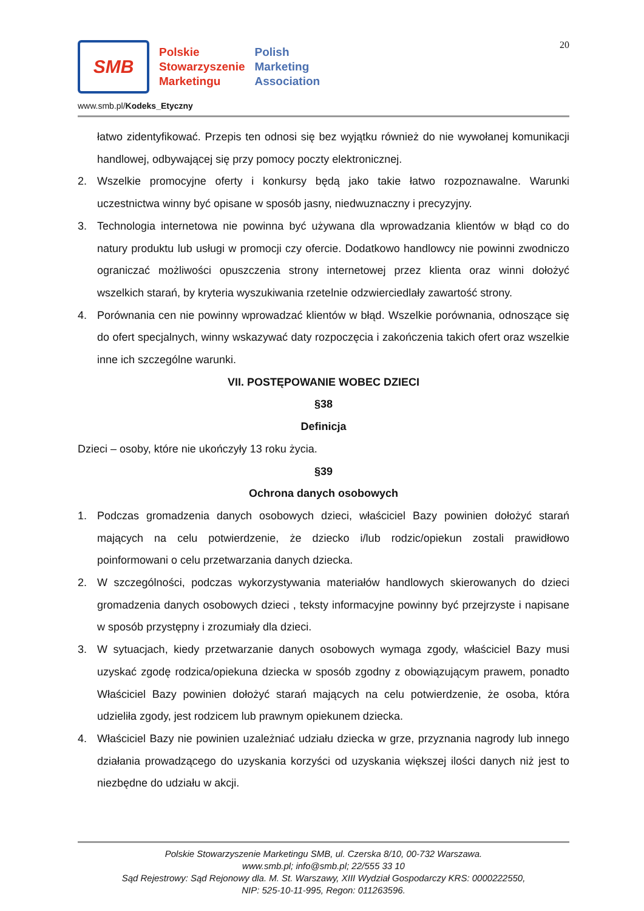20
SMB
Polskie
Stowarzyszenie
Marketingu
Polish
Marketing
Association
www.smb.pl/Kodeks_Etyczny
łatwo zidentyfikować. Przepis ten odnosi się bez wyjątku również do nie wywołanej komunikacji handlowej, odbywającej się przy pomocy poczty elektronicznej.
2. Wszelkie promocyjne oferty i konkursy będą jako takie łatwo rozpoznawalne. Warunki uczestnictwa winny być opisane w sposób jasny, niedwuznaczny i precyzyjny.
3. Technologia internetowa nie powinna być używana dla wprowadzania klientów w błąd co do natury produktu lub usługi w promocji czy ofercie. Dodatkowo handlowcy nie powinni zwodniczo ograniczać możliwości opuszczenia strony internetowej przez klienta oraz winni dołożyć wszelkich starań, by kryteria wyszukiwania rzetelnie odzwierciedlały zawartość strony.
4. Porównania cen nie powinny wprowadzać klientów w błąd. Wszelkie porównania, odnoszące się do ofert specjalnych, winny wskazywać daty rozpoczęcia i zakończenia takich ofert oraz wszelkie inne ich szczególne warunki.
VII. POSTĘPOWANIE WOBEC DZIECI
§38
Definicja
Dzieci – osoby, które nie ukończyły 13 roku życia.
§39
Ochrona danych osobowych
1. Podczas gromadzenia danych osobowych dzieci, właściciel Bazy powinien dołożyć starań mających na celu potwierdzenie, że dziecko i/lub rodzic/opiekun zostali prawidłowo poinformowani o celu przetwarzania danych dziecka.
2. W szczególności, podczas wykorzystywania materiałów handlowych skierowanych do dzieci gromadzenia danych osobowych dzieci , teksty informacyjne powinny być przejrzyste i napisane w sposób przystępny i zrozumiały dla dzieci.
3. W sytuacjach, kiedy przetwarzanie danych osobowych wymaga zgody, właściciel Bazy musi uzyskać zgodę rodzica/opiekuna dziecka w sposób zgodny z obowiązującym prawem, ponadto Właściciel Bazy powinien dołożyć starań mających na celu potwierdzenie, że osoba, która udzieliła zgody, jest rodzicem lub prawnym opiekunem dziecka.
4. Właściciel Bazy nie powinien uzależniać udziału dziecka w grze, przyznania nagrody lub innego działania prowadzącego do uzyskania korzyści od uzyskania większej ilości danych niż jest to niezbędne do udziału w akcji.
Polskie Stowarzyszenie Marketingu SMB, ul. Czerska 8/10, 00-732 Warszawa.
www.smb.pl; info@smb.pl; 22/555 33 10
Sąd Rejestrowy: Sąd Rejonowy dla. M. St. Warszawy, XIII Wydział Gospodarczy KRS: 0000222550,
NIP: 525-10-11-995, Regon: 011263596.